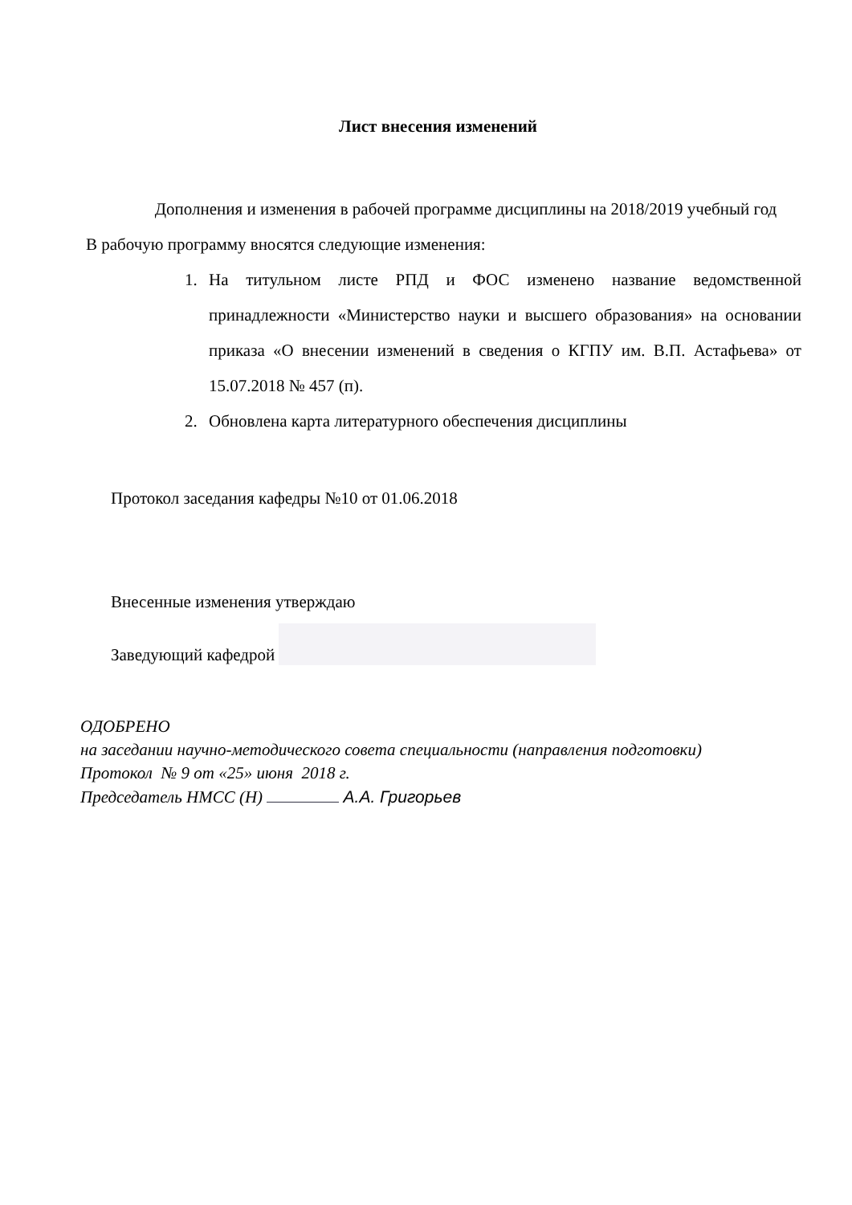Лист внесения изменений
Дополнения и изменения в рабочей программе дисциплины на 2018/2019 учебный год
В рабочую программу вносятся следующие изменения:
1. На титульном листе РПД и ФОС изменено название ведомственной принадлежности «Министерство науки и высшего образования» на основании приказа «О внесении изменений в сведения о КГПУ им. В.П. Астафьева» от 15.07.2018 № 457 (п).
2. Обновлена карта литературного обеспечения дисциплины
Протокол заседания кафедры №10 от 01.06.2018
Внесенные изменения утверждаю
Заведующий кафедрой
ОДОБРЕНО
на заседании научно-методического совета специальности (направления подготовки)
Протокол № 9 от «25» июня 2018 г.
Председатель НМСС (Н) А.А. Григорьев